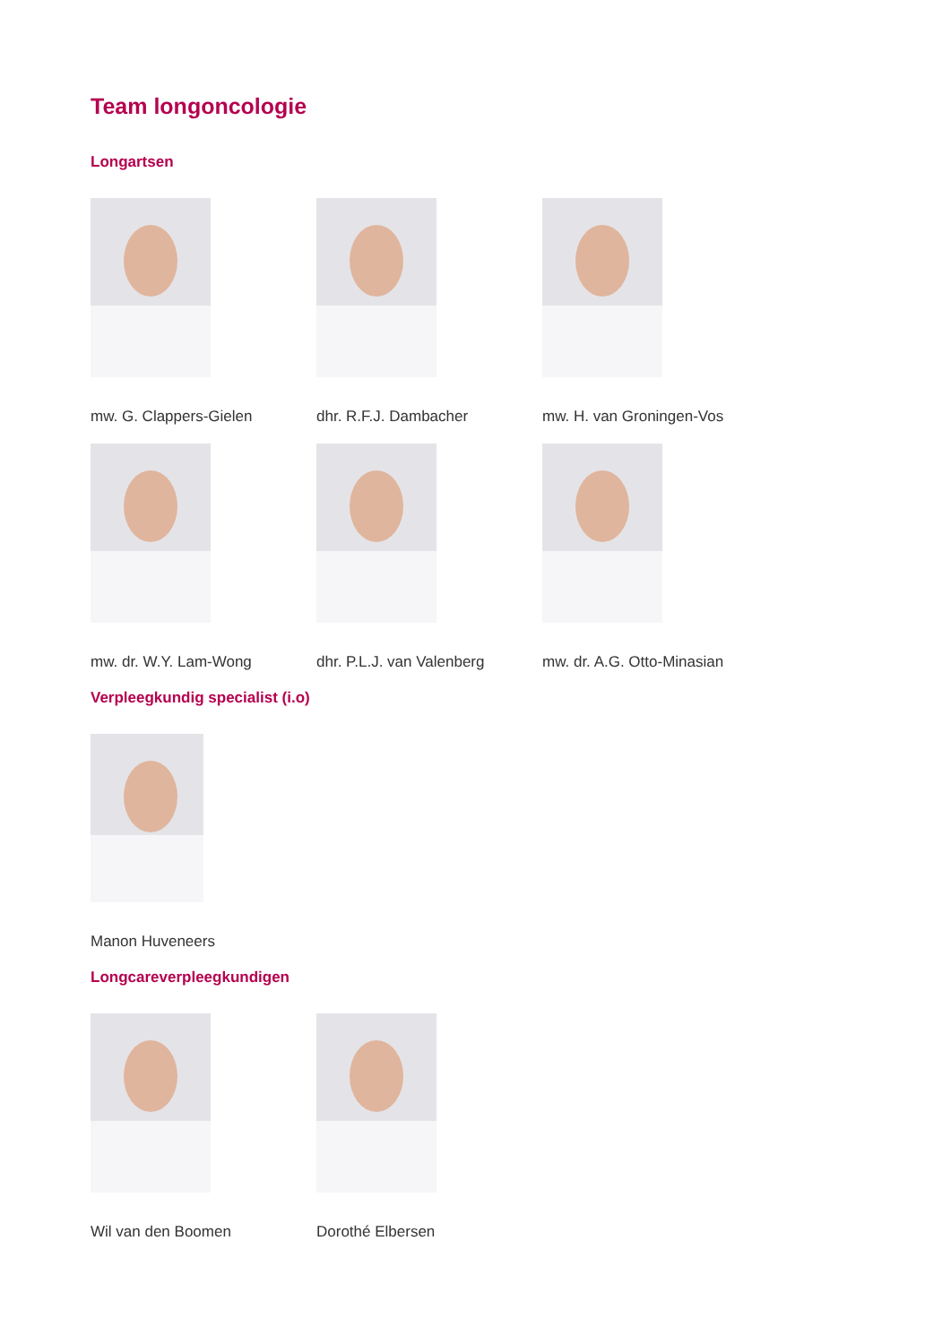Team longoncologie
Longartsen
mw. G. Clappers-Gielen dhr. R.F.J. Dambacher mw. H. van Groningen-Vos
mw. dr. W.Y. Lam-Wong dhr. P.L.J. van Valenberg mw. dr. A.G. Otto-Minasian
Verpleegkundig specialist (i.o)
Manon Huveneers
Longcareverpleegkundigen
Wil van den Boomen Dorothé Elbersen